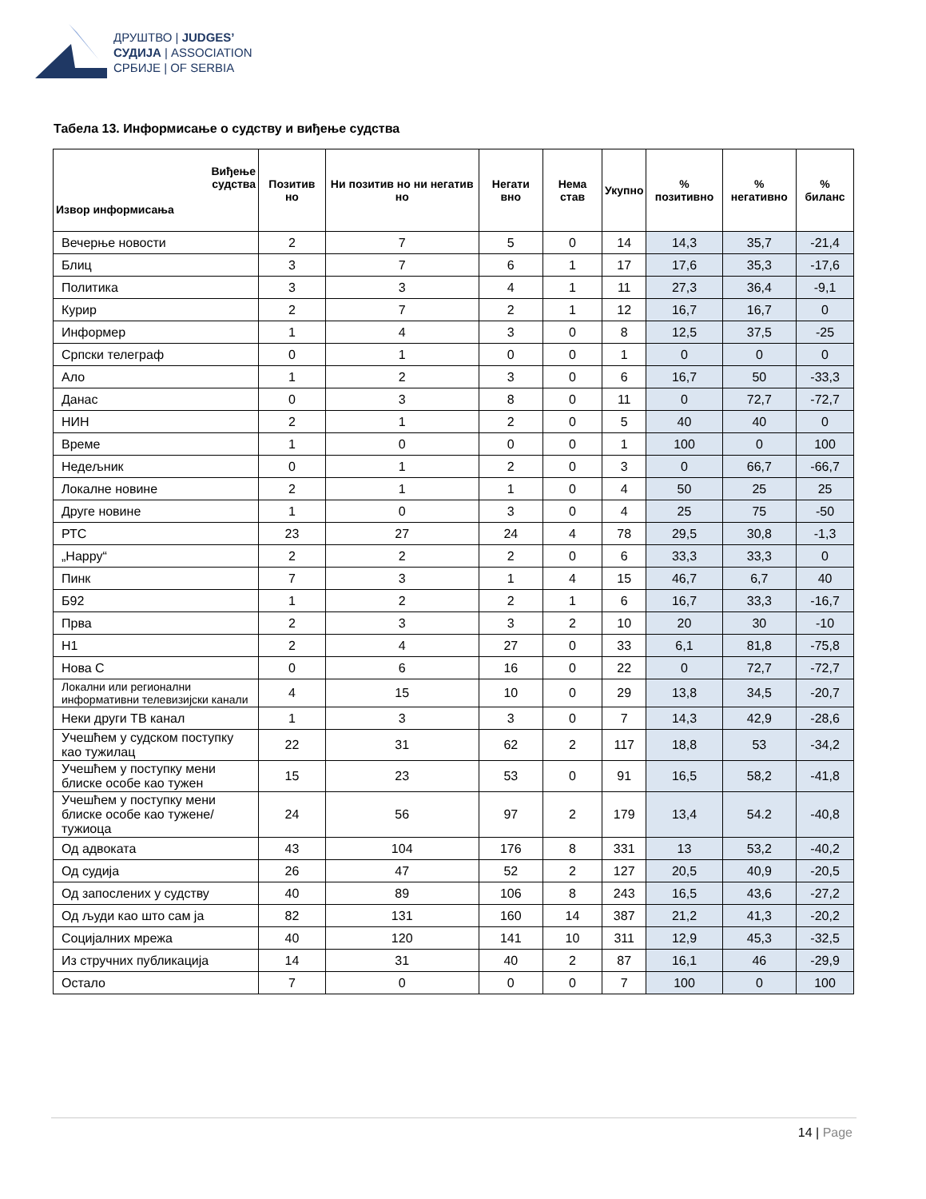ДРУШТВО | JUDGES’
СУДИЈА | ASSOCIATION
СРБИЈЕ | OF SERBIA
Табела 13. Информисање о судству и виђење судства
| Виђење судства Извор информисања | Позитив но | Ни позитив но ни негатив но | Негати вно | Нема став | Укупно | % позитивно | % негативно | % биланс |
| --- | --- | --- | --- | --- | --- | --- | --- | --- |
| Вечерње новости | 2 | 7 | 5 | 0 | 14 | 14,3 | 35,7 | -21,4 |
| Блиц | 3 | 7 | 6 | 1 | 17 | 17,6 | 35,3 | -17,6 |
| Политика | 3 | 3 | 4 | 1 | 11 | 27,3 | 36,4 | -9,1 |
| Курир | 2 | 7 | 2 | 1 | 12 | 16,7 | 16,7 | 0 |
| Информер | 1 | 4 | 3 | 0 | 8 | 12,5 | 37,5 | -25 |
| Српски телеграф | 0 | 1 | 0 | 0 | 1 | 0 | 0 | 0 |
| Ало | 1 | 2 | 3 | 0 | 6 | 16,7 | 50 | -33,3 |
| Данас | 0 | 3 | 8 | 0 | 11 | 0 | 72,7 | -72,7 |
| НИН | 2 | 1 | 2 | 0 | 5 | 40 | 40 | 0 |
| Време | 1 | 0 | 0 | 0 | 1 | 100 | 0 | 100 |
| Недељник | 0 | 1 | 2 | 0 | 3 | 0 | 66,7 | -66,7 |
| Локалне новине | 2 | 1 | 1 | 0 | 4 | 50 | 25 | 25 |
| Друге новине | 1 | 0 | 3 | 0 | 4 | 25 | 75 | -50 |
| РТС | 23 | 27 | 24 | 4 | 78 | 29,5 | 30,8 | -1,3 |
| „Happy“ | 2 | 2 | 2 | 0 | 6 | 33,3 | 33,3 | 0 |
| Пинк | 7 | 3 | 1 | 4 | 15 | 46,7 | 6,7 | 40 |
| Б92 | 1 | 2 | 2 | 1 | 6 | 16,7 | 33,3 | -16,7 |
| Прва | 2 | 3 | 3 | 2 | 10 | 20 | 30 | -10 |
| Н1 | 2 | 4 | 27 | 0 | 33 | 6,1 | 81,8 | -75,8 |
| Нова С | 0 | 6 | 16 | 0 | 22 | 0 | 72,7 | -72,7 |
| Локални или регионални информативни телевизијски канали | 4 | 15 | 10 | 0 | 29 | 13,8 | 34,5 | -20,7 |
| Неки други ТВ канал | 1 | 3 | 3 | 0 | 7 | 14,3 | 42,9 | -28,6 |
| Учешћем у судском поступку као тужилац | 22 | 31 | 62 | 2 | 117 | 18,8 | 53 | -34,2 |
| Учешћем у поступку мени блиске особе као тужен | 15 | 23 | 53 | 0 | 91 | 16,5 | 58,2 | -41,8 |
| Учешћем у поступку мени блиске особе као тужене/тужиоца | 24 | 56 | 97 | 2 | 179 | 13,4 | 54.2 | -40,8 |
| Од адвоката | 43 | 104 | 176 | 8 | 331 | 13 | 53,2 | -40,2 |
| Од судија | 26 | 47 | 52 | 2 | 127 | 20,5 | 40,9 | -20,5 |
| Од запослених у судству | 40 | 89 | 106 | 8 | 243 | 16,5 | 43,6 | -27,2 |
| Од људи као што сам ја | 82 | 131 | 160 | 14 | 387 | 21,2 | 41,3 | -20,2 |
| Социјалних мрежа | 40 | 120 | 141 | 10 | 311 | 12,9 | 45,3 | -32,5 |
| Из стручних публикација | 14 | 31 | 40 | 2 | 87 | 16,1 | 46 | -29,9 |
| Остало | 7 | 0 | 0 | 0 | 7 | 100 | 0 | 100 |
14 | Page